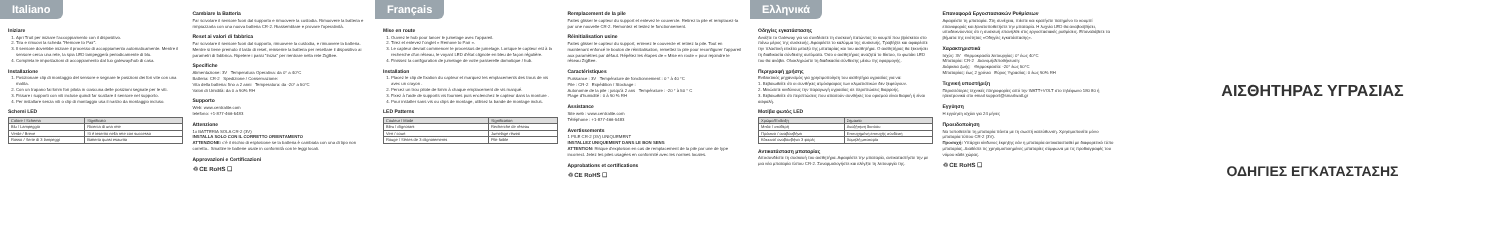Italiano
Iniziare
1. Apri Truit per iniziare l'accoppiamento con il dispositivo.
2. Tira e rimuovi la scheda "Remove to Pair".
3. Il sensore dovrebbe iniziare il processo di accoppiamento automaticamente. Mentre il sensore cerca una rete, la spia LED lampeggerà periodicamente di blu.
4. Completa le impostazioni di accoppiamento dal tuo gateway/hub di casa.
Installazione
1. Posizionare clip di montaggio del sensore e segnare le posizioni dei fori vite con una matita.
2. Con un trapano fai 5mm fori pilota in ciascuna delle posizioni segnate per le viti.
3. Fissare i supporti con viti incluse quindi far scattare il sensore nel supporto.
4. Per installare senza viti o clip di montaggio usa il nastro da montaggio incluso.
Schemi LED
| Colore / Schema | Significato |
| --- | --- |
| Blu / Lampeggio | Ricerca di una rete |
| Verde / Breve | Si è inserito nella rete con successo |
| Rosso / Serie di 3 lampeggi | Batteria quasi esaurita |
Cambiare la Batteria
Far scivolare il sensore fuori dal supporto e rimuovere la custodia. Rimuovere la batteria e rimpiazzarla con una nuova batteria CR-2. Riassemblare e provare l'operatività.
Reset ai valori di fabbrica
Far scivolare il sensore fuori dal supporto, rimuovere la custodia, e rimuovere la batteria. Mentre si tiene premuto il tasto di reset, reinserire la batteria per resettare il dispositivo ai parametri di fabbrica. Ripetere i passi "Inizia" per rientrare nella rete ZigBee.
Specifiche
Alimentazione: 3V Temperatura Operativa: da 0° a 40°C
Batteria: CR-2 Spedizione / Conservazione:
Vita della batteria: fino a 2 anni Temperatura: da -20° a 50°C
Valori di Umidità: da 0 a 90% RH
Supporto
Web: www.centralite.com
telefono: +1-877-466-5483
Attenzione
1x BATTERIA SOLA CR-2 (3V)
INSTALLA SOLO CON IL CORRETTO ORIENTAMENTO
ATTENZIONE: c'è il rischio di esplosione se la batteria è cambiata con una di tipo non corretto.. Smaltire le batterie usate in conformità con le leggi locali.
Approvazioni e Certificazioni
♲ CE RoHS ☐
Français
Mise en route
1. Ouvrez le hub pour lancer le jumelage avec l'appareil.
2. Tirez et enlevez l'onglet « Remove to Pair ».
3. Le capteur devrait commencer le processus de jumelage. Lorsque le capteur est à la recherche d'un réseau, le voyant LED d'état clignote en bleu de façon régulière.
4. Finissez la configuration de jumelage de votre passerelle domotique / hub.
Installation
1. Placez le clip de fixation du capteur et marquez les emplacements des trous de vis avec un crayon .
2. Percez un trou pilote de 5mm à chaque emplacement de vis marqué.
3. Fixez à l'aide de supports vis fournies puis enclenchez le capteur dans la monture .
4. Pour installer sans vis ou clips de montage, utilisez la bande de montage inclus.
LED Patterns
| Couleur / Mode | Signification |
| --- | --- |
| Bleu / clignotant | Recherche de réseau |
| Vert / court | Jumelage réussi |
| Rouge / Séries de 3 clignotements | Pile faible |
Remplacement de la pile
Faites glisser le capteur du support et enlevez le couvercle. Retirez la pile et remplacez-la par une nouvelle CR-2. Remontez et testez le fonctionnement.
Réinitialisation usine
Faites glisser le capteur du support, enlevez le couvercle et retirez la pile. Tout en maintenant enfoncé le bouton de réinitialisation, remettez la pile pour reconfigurer l'appareil aux paramètres par défaut. Répétez les étapes de « Mise en route » pour rejoindre le réseau ZigBee.
Caractéristiques
Puissance : 3V Température de fonctionnement : 0 ° à 40 °C
Pile : CR-2 Expédition / Stockage :
Autonomie de la pile : jusqu'à 2 ans Température : -20 ° à 50 ° C
Plage d'humidité : 0 à 90 % RH
Assistance
Site web : www.centralite.com
Téléphone : +1-877-466-5483
Avertissements
1 PILE CR-2 (3V) UNIQUEMENT
INSTALLEZ UNIQUEMENT DANS LE BON SENS
ATTENTION: Risque d'explosion en cas de remplacement de la pile par une de type incorrect. Jetez les piles usagées en conformité avec les normes locales.
Approbations et certifications
♲ CE RoHS ☐
Ελληνικά
Οδηγίες εγκατάστασης
Ανοίξτε το Gateway για να συνδέσετε τη συσκευή πατώντας το κουμπί που βρίσκεται στο πάνω μέρος της συσκευής. Αφαιρέστε το καλύμμα της συσκευής. Τραβήξτε και αφαιρέστε την πλαστική ετικέτα μεταξύ της μπαταρίας και του αισθητήρα. Ο αισθητήρας θα ξεκινήσει τη διαδικασία σύνδεσης αυτόματα. Όσο ο αισθητήρας αναζητά το δίκτυο, το φωτάκι LED του θα ανάβει. Ολοκληρώστε τη διαδικασία σύνδεσης μέσω της εφαρμογής.
Περιγραφή χρήσης
Ενδεικτικός μηχανισμός για χρησιμοποίηση του αισθητήρα υγρασίας για να:
1. Βεβαιωθείτε ότι οι συνθήκες ατμόσφαιρας των κλιματιστικών δεν ξεφεύγουν.
2. Μειώσετε κινδύνους την παραγωγή υγρασίας σε περιπτώσεις διαρροής.
3. Βεβαιωθείτε ότι περιπτώσεις που απαιτούν συνθήκες του ορισμού είναι διαρκή ή είναι ασφαλή.
Μοτίβα φωτός LED
| Χρώμα/Ένδειξη | Σημασία |
| --- | --- |
| Μπλε / σταθερή | Αναζήτηση δικτύου |
| Πράσινο / αναβοσβήνει | Επιτυχημένη επιτυχής σύνδεση |
| Κόκκινο/ αναβοσβήνει 3 φορές | Χαμηλή μπαταρία |
Αντικατάσταση μπαταρίας
Αποσυνδέστε τη συσκευή του αισθητήρα. Αφαιρέστε την μπαταρία, αντικαταστήστε την με μια νέα μπαταρία τύπου CR-2. Συναρμολογήστε και ελέγξτε τη λειτουργία της.
Επαναφορά Εργοστασιακών Ρυθμίσεων
Αφαιρέστε τη μπαταρία. Στη συνέχεια, πιέστε και κρατήστε πατημένο το κουμπί επαναφοράς και ξανατοποθετήστε την μπαταρία. Η λυχνία LED θα αναβοσβήσει, υποδεικνύοντας ότι η συσκευή επανήλθε στις εργοστασιακές ρυθμίσεις. Επαναλάβετε τα βήματα της ενότητας «Οδηγίες εγκατάστασης».
Χαρακτηριστικά
Ισχύς: 3V Θερμοκρασία λειτουργίας: 0° έως 40°C
Μπαταρία: CR-2 Διανομή/Αποθήκευση:
Διάρκεια ζωής: Θερμοκρασία: -20° έως 50°C
Μπαταρίας: έως 2 χρόνια Εύρος Υγρασίας: 0 έως 90% RH
Τεχνική υποστήριξη
Περισσότερες τεχνικές πληροφορίες από την WATT+VOLT στο τηλέφωνο 180 80 ή ηλεκτρονικά στο email support@smartwatt.gr
Εγγύηση
Η εγγύηση ισχύει για 24 μήνες
Προειδοποίηση
Να τοποθετείτε τη μπαταρία πάντα με τη σωστή κατεύθυνση. Χρησιμοποιείτε μόνο μπαταρία τύπου CR-2 (3V).
Προσοχή: Υπάρχει κίνδυνος έκρηξης εάν η μπαταρία αντικατασταθεί με διαφορετικό τύπο μπαταρίας. Διαθέστε τις χρησιμοποιημένες μπαταρίες σύμφωνα με τις προδιαγραφές του νόμου κάθε χώρας.
♲ CE RoHS ☐
ΑΙΣΘΗΤΗΡΑΣ ΥΓΡΑΣΙΑΣ
ΟΔΗΓΙΕΣ ΕΓΚΑΤΑΣΤΑΣΗΣ